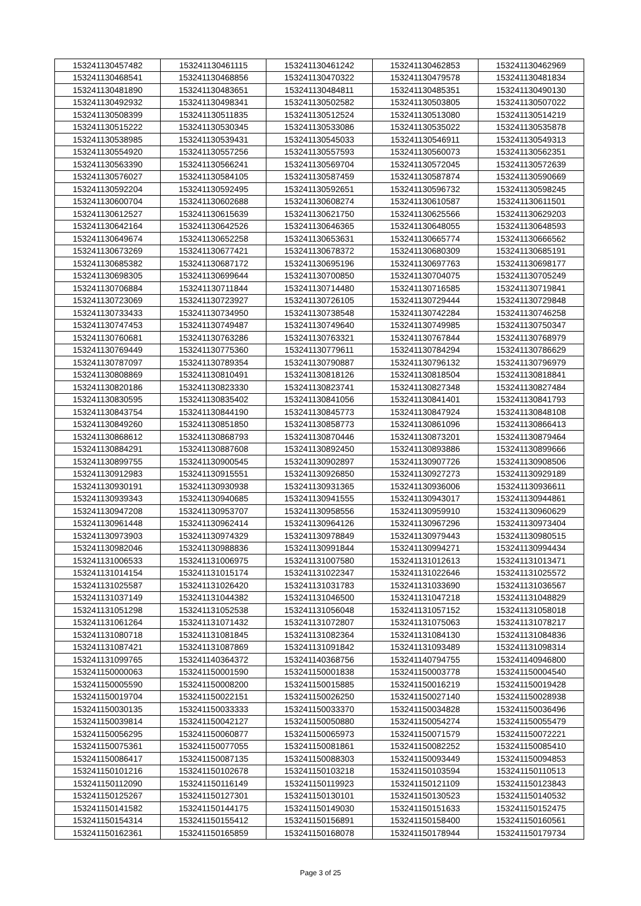| 153241130457482 | 153241130461115 | 153241130461242 | 153241130462853 | 153241130462969 |
| 153241130468541 | 153241130468856 | 153241130470322 | 153241130479578 | 153241130481834 |
| 153241130481890 | 153241130483651 | 153241130484811 | 153241130485351 | 153241130490130 |
| 153241130492932 | 153241130498341 | 153241130502582 | 153241130503805 | 153241130507022 |
| 153241130508399 | 153241130511835 | 153241130512524 | 153241130513080 | 153241130514219 |
| 153241130515222 | 153241130530345 | 153241130533086 | 153241130535022 | 153241130535878 |
| 153241130538985 | 153241130539431 | 153241130545033 | 153241130546911 | 153241130549313 |
| 153241130554920 | 153241130557256 | 153241130557593 | 153241130560073 | 153241130562351 |
| 153241130563390 | 153241130566241 | 153241130569704 | 153241130572045 | 153241130572639 |
| 153241130576027 | 153241130584105 | 153241130587459 | 153241130587874 | 153241130590669 |
| 153241130592204 | 153241130592495 | 153241130592651 | 153241130596732 | 153241130598245 |
| 153241130600704 | 153241130602688 | 153241130608274 | 153241130610587 | 153241130611501 |
| 153241130612527 | 153241130615639 | 153241130621750 | 153241130625566 | 153241130629203 |
| 153241130642164 | 153241130642526 | 153241130646365 | 153241130648055 | 153241130648593 |
| 153241130649674 | 153241130652258 | 153241130653631 | 153241130665774 | 153241130666562 |
| 153241130673269 | 153241130677421 | 153241130678372 | 153241130680309 | 153241130685191 |
| 153241130685382 | 153241130687172 | 153241130695196 | 153241130697763 | 153241130698177 |
| 153241130698305 | 153241130699644 | 153241130700850 | 153241130704075 | 153241130705249 |
| 153241130706884 | 153241130711844 | 153241130714480 | 153241130716585 | 153241130719841 |
| 153241130723069 | 153241130723927 | 153241130726105 | 153241130729444 | 153241130729848 |
| 153241130733433 | 153241130734950 | 153241130738548 | 153241130742284 | 153241130746258 |
| 153241130747453 | 153241130749487 | 153241130749640 | 153241130749985 | 153241130750347 |
| 153241130760681 | 153241130763286 | 153241130763321 | 153241130767844 | 153241130768979 |
| 153241130769449 | 153241130775360 | 153241130779611 | 153241130784294 | 153241130786629 |
| 153241130787097 | 153241130789354 | 153241130790887 | 153241130796132 | 153241130796979 |
| 153241130808869 | 153241130810491 | 153241130818126 | 153241130818504 | 153241130818841 |
| 153241130820186 | 153241130823330 | 153241130823741 | 153241130827348 | 153241130827484 |
| 153241130830595 | 153241130835402 | 153241130841056 | 153241130841401 | 153241130841793 |
| 153241130843754 | 153241130844190 | 153241130845773 | 153241130847924 | 153241130848108 |
| 153241130849260 | 153241130851850 | 153241130858773 | 153241130861096 | 153241130866413 |
| 153241130868612 | 153241130868793 | 153241130870446 | 153241130873201 | 153241130879464 |
| 153241130884291 | 153241130887608 | 153241130892450 | 153241130893886 | 153241130899666 |
| 153241130899755 | 153241130900545 | 153241130902897 | 153241130907726 | 153241130908506 |
| 153241130912983 | 153241130915551 | 153241130926850 | 153241130927273 | 153241130929189 |
| 153241130930191 | 153241130930938 | 153241130931365 | 153241130936006 | 153241130936611 |
| 153241130939343 | 153241130940685 | 153241130941555 | 153241130943017 | 153241130944861 |
| 153241130947208 | 153241130953707 | 153241130958556 | 153241130959910 | 153241130960629 |
| 153241130961448 | 153241130962414 | 153241130964126 | 153241130967296 | 153241130973404 |
| 153241130973903 | 153241130974329 | 153241130978849 | 153241130979443 | 153241130980515 |
| 153241130982046 | 153241130988836 | 153241130991844 | 153241130994271 | 153241130994434 |
| 153241131006533 | 153241131006975 | 153241131007580 | 153241131012613 | 153241131013471 |
| 153241131014154 | 153241131015174 | 153241131022347 | 153241131022646 | 153241131025572 |
| 153241131025587 | 153241131026420 | 153241131031783 | 153241131033690 | 153241131036567 |
| 153241131037149 | 153241131044382 | 153241131046500 | 153241131047218 | 153241131048829 |
| 153241131051298 | 153241131052538 | 153241131056048 | 153241131057152 | 153241131058018 |
| 153241131061264 | 153241131071432 | 153241131072807 | 153241131075063 | 153241131078217 |
| 153241131080718 | 153241131081845 | 153241131082364 | 153241131084130 | 153241131084836 |
| 153241131087421 | 153241131087869 | 153241131091842 | 153241131093489 | 153241131098314 |
| 153241131099765 | 153241140364372 | 153241140368756 | 153241140794755 | 153241140946800 |
| 153241150000063 | 153241150001590 | 153241150001838 | 153241150003778 | 153241150004540 |
| 153241150005590 | 153241150008200 | 153241150015885 | 153241150016219 | 153241150019428 |
| 153241150019704 | 153241150022151 | 153241150026250 | 153241150027140 | 153241150028938 |
| 153241150030135 | 153241150033333 | 153241150033370 | 153241150034828 | 153241150036496 |
| 153241150039814 | 153241150042127 | 153241150050880 | 153241150054274 | 153241150055479 |
| 153241150056295 | 153241150060877 | 153241150065973 | 153241150071579 | 153241150072221 |
| 153241150075361 | 153241150077055 | 153241150081861 | 153241150082252 | 153241150085410 |
| 153241150086417 | 153241150087135 | 153241150088303 | 153241150093449 | 153241150094853 |
| 153241150101216 | 153241150102678 | 153241150103218 | 153241150103594 | 153241150110513 |
| 153241150112090 | 153241150116149 | 153241150119923 | 153241150121109 | 153241150123843 |
| 153241150125267 | 153241150127301 | 153241150130101 | 153241150130523 | 153241150140532 |
| 153241150141582 | 153241150144175 | 153241150149030 | 153241150151633 | 153241150152475 |
| 153241150154314 | 153241150155412 | 153241150156891 | 153241150158400 | 153241150160561 |
| 153241150162361 | 153241150165859 | 153241150168078 | 153241150178944 | 153241150179734 |
Page 3 of 25